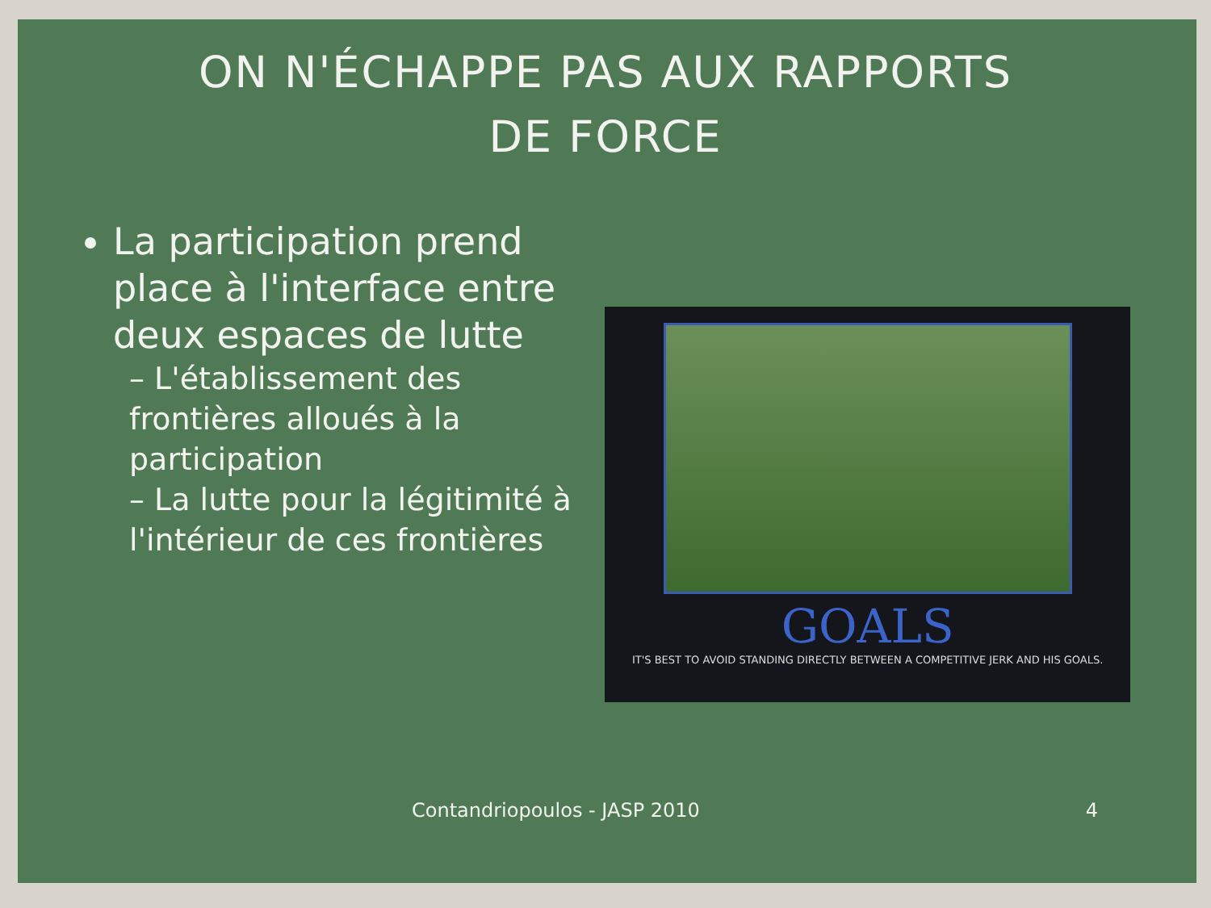ON N'ÉCHAPPE PAS AUX RAPPORTS
DE FORCE
La participation prend place à l'interface entre deux espaces de lutte
– L'établissement des frontières alloués à la participation
– La lutte pour la légitimité à l'intérieur de ces frontières
GOALS
IT'S BEST TO AVOID STANDING DIRECTLY BETWEEN A COMPETITIVE JERK AND HIS GOALS.
Contandriopoulos - JASP 2010 4